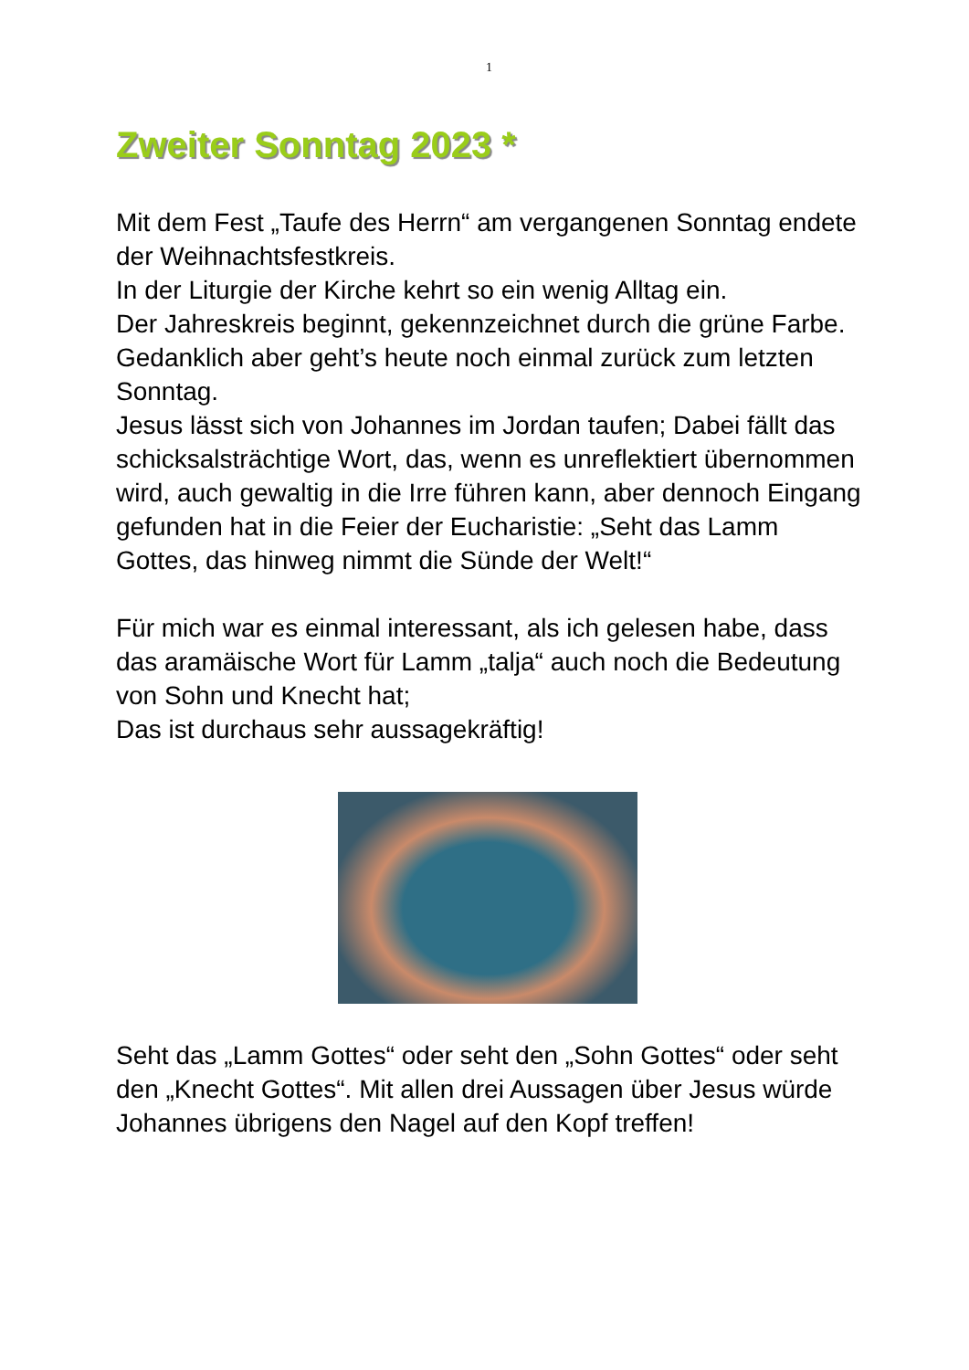1
Zweiter Sonntag 2023 *
Mit dem Fest „Taufe des Herrn“ am vergangenen Sonntag endete der Weihnachtsfestkreis.
In der Liturgie der Kirche kehrt so ein wenig Alltag ein.
Der Jahreskreis beginnt, gekennzeichnet durch die grüne Farbe.
Gedanklich aber geht’s heute noch einmal zurück zum letzten Sonntag.
Jesus lässt sich von Johannes im Jordan taufen; Dabei fällt das schicksalsträchtige Wort, das, wenn es unreflektiert übernommen wird, auch gewaltig in die Irre führen kann, aber dennoch Eingang gefunden hat in die Feier der Eucharistie: „Seht das Lamm Gottes, das hinweg nimmt die Sünde der Welt!“
Für mich war es einmal interessant, als ich gelesen habe, dass das aramäische Wort für Lamm „talja“ auch noch die Bedeutung von Sohn und Knecht hat;
Das ist durchaus sehr aussagekräftig!
Seht das „Lamm Gottes“ oder seht den „Sohn Gottes“ oder seht den „Knecht Gottes“. Mit allen drei Aussagen über Jesus würde Johannes übrigens den Nagel auf den Kopf treffen!